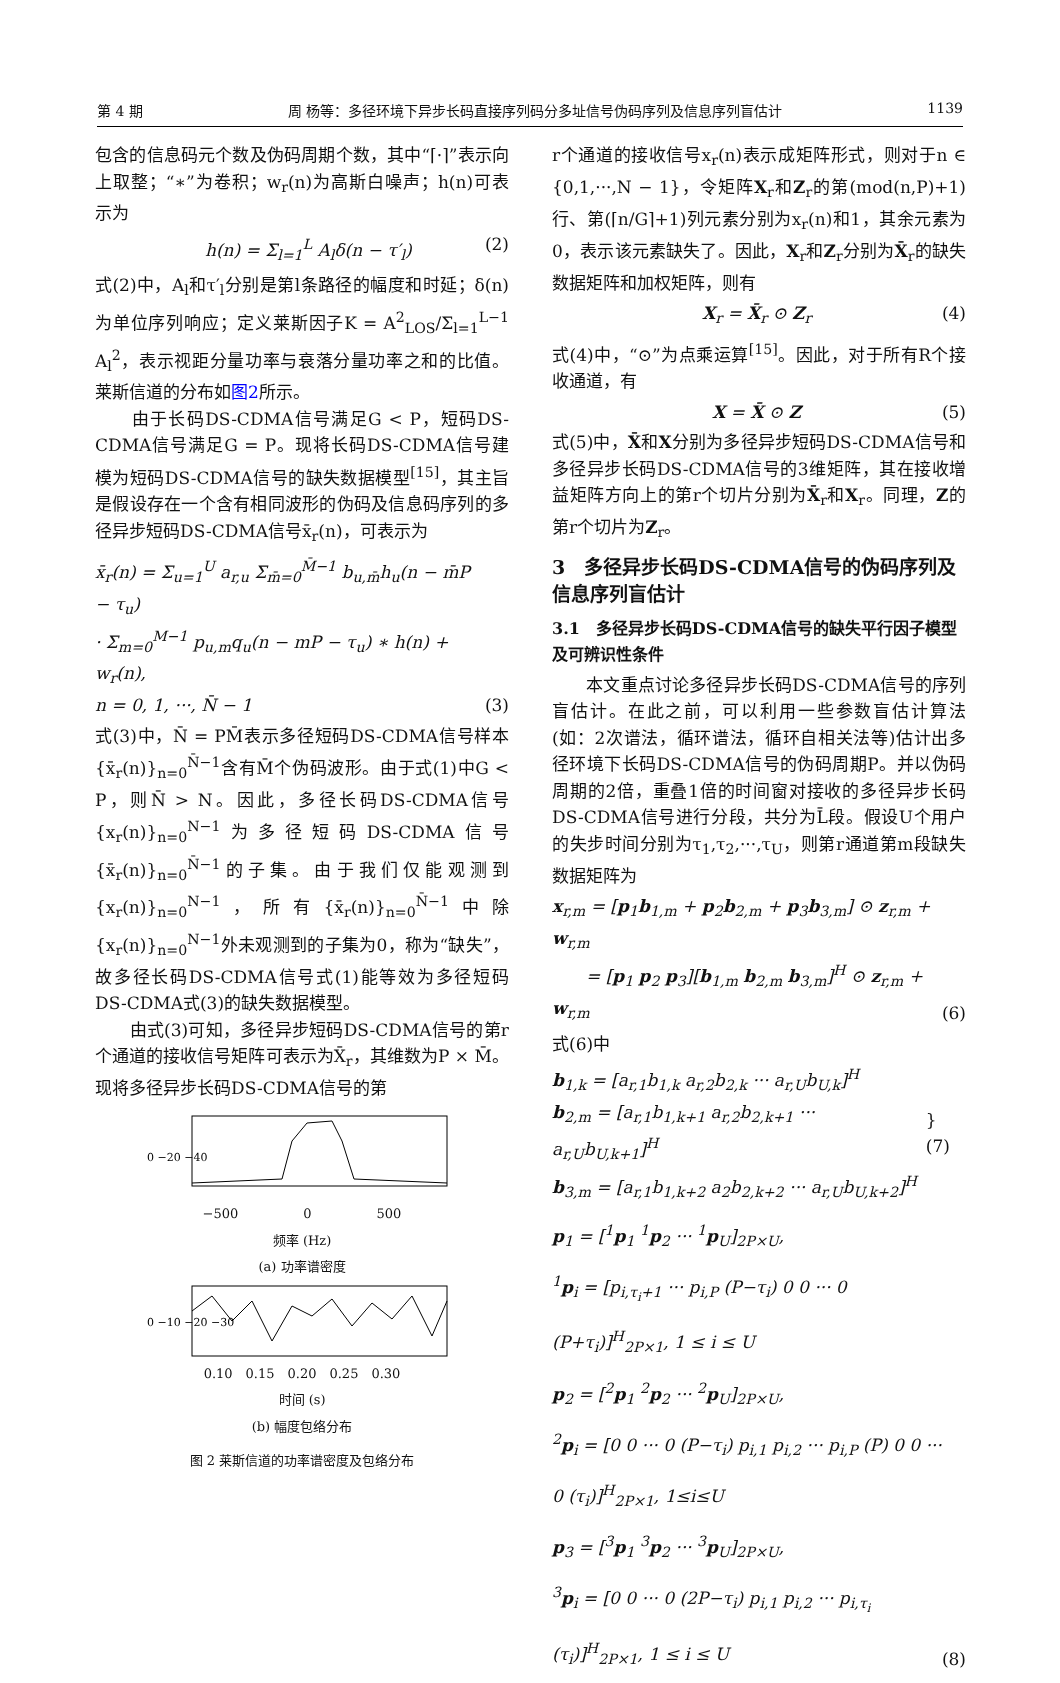第 4 期 周 杨等：多径环境下异步长码直接序列码分多址信号伪码序列及信息序列盲估计 1139
包含的信息码元个数及伪码周期个数，其中“⌈·⌉”表示向上取整；“∗”为卷积；w<sub>r</sub>(n)为高斯白噪声；h(n)可表示为
h(n) = Σ<sub>l=1</sub><sup>L</sup> A<sub>l</sub>δ(n − τ′<sub>l</sub>) (2)
式(2)中，A<sub>l</sub>和τ′<sub>l</sub>分别是第l条路径的幅度和时延；δ(n)为单位序列响应；定义莱斯因子K = A<sup>2</sup><sub>LOS</sub>/Σ<sub>l=1</sub><sup>L−1</sup> A<sub>l</sub><sup>2</sup>，表示视距分量功率与衰落分量功率之和的比值。莱斯信道的分布如图2所示。
　　由于长码DS-CDMA信号满足G < P，短码DS-CDMA信号满足G = P。现将长码DS-CDMA信号建模为短码DS-CDMA信号的缺失数据模型<sup>[15]</sup>，其主旨是假设存在一个含有相同波形的伪码及信息码序列的多径异步短码DS-CDMA信号x̄<sub>r</sub>(n)，可表示为
x̄<sub>r</sub>(n) = Σ<sub>u=1</sub><sup>U</sup> a<sub>r,u</sub> Σ<sub>m̄=0</sub><sup>M̄−1</sup> b<sub>u,m̄</sub>h<sub>u</sub>(n − m̄P − τ<sub>u</sub>)
· Σ<sub>m=0</sub><sup>M−1</sup> p<sub>u,m</sub>q<sub>u</sub>(n − mP − τ<sub>u</sub>) ∗ h(n) + w<sub>r</sub>(n),
n = 0, 1, ···, N̄ − 1 (3)
式(3)中，N̄ = PM̄表示多径短码DS-CDMA信号样本{x̄<sub>r</sub>(n)}<sub>n=0</sub><sup>N̄−1</sup>含有M̄个伪码波形。由于式(1)中G < P，则N̄ > N。因此，多径长码DS-CDMA信号{x<sub>r</sub>(n)}<sub>n=0</sub><sup>N−1</sup>为多径短码DS-CDMA信号{x̄<sub>r</sub>(n)}<sub>n=0</sub><sup>N̄−1</sup>的子集。由于我们仅能观测到{x<sub>r</sub>(n)}<sub>n=0</sub><sup>N−1</sup>，所有{x̄<sub>r</sub>(n)}<sub>n=0</sub><sup>N̄−1</sup>中除{x<sub>r</sub>(n)}<sub>n=0</sub><sup>N−1</sup>外未观测到的子集为0，称为“缺失”，故多径长码DS-CDMA信号式(1)能等效为多径短码DS-CDMA式(3)的缺失数据模型。
　　由式(3)可知，多径异步短码DS-CDMA信号的第r个通道的接收信号矩阵可表示为X̄<sub>r</sub>，其维数为P × M̄。现将多径异步长码DS-CDMA信号的第
0 −20 −40
−500　　　　　0　　　　　500
频率 (Hz)
(a) 功率谱密度
0 −10 −20 −30
0.10　0.15　0.20　0.25　0.30
时间 (s)
(b) 幅度包络分布
图 2 莱斯信道的功率谱密度及包络分布
r个通道的接收信号x<sub>r</sub>(n)表示成矩阵形式，则对于n ∈ {0,1,···,N − 1}，令矩阵X<sub>r</sub>和Z<sub>r</sub>的第(mod(n,P)+1)行、第(⌈n/G⌉+1)列元素分别为x<sub>r</sub>(n)和1，其余元素为0，表示该元素缺失了。因此，X<sub>r</sub>和Z<sub>r</sub>分别为X̄<sub>r</sub>的缺失数据矩阵和加权矩阵，则有
X<sub>r</sub> = X̄<sub>r</sub> ⊙ Z<sub>r</sub> (4)
式(4)中，“⊙”为点乘运算<sup>[15]</sup>。因此，对于所有R个接收通道，有
X = X̄ ⊙ Z (5)
式(5)中，X̄和X分别为多径异步短码DS-CDMA信号和多径异步长码DS-CDMA信号的3维矩阵，其在接收增益矩阵方向上的第r个切片分别为X̄<sub>r</sub>和X<sub>r</sub>。同理，Z的第r个切片为Z<sub>r</sub>。
3　多径异步长码DS-CDMA信号的伪码序列及信息序列盲估计
3.1　多径异步长码DS-CDMA信号的缺失平行因子模型及可辨识性条件
　　本文重点讨论多径异步长码DS-CDMA信号的序列盲估计。在此之前，可以利用一些参数盲估计算法(如：2次谱法，循环谱法，循环自相关法等)估计出多径环境下长码DS-CDMA信号的伪码周期P。并以伪码周期的2倍，重叠1倍的时间窗对接收的多径异步长码DS-CDMA信号进行分段，共分为L̄段。假设U个用户的失步时间分别为τ<sub>1</sub>,τ<sub>2</sub>,···,τ<sub>U</sub>，则第r通道第m段缺失数据矩阵为
x<sub>r,m</sub> = [p<sub>1</sub>b<sub>1,m</sub> + p<sub>2</sub>b<sub>2,m</sub> + p<sub>3</sub>b<sub>3,m</sub>] ⊙ z<sub>r,m</sub> + w<sub>r,m</sub>
　　= [p<sub>1</sub> p<sub>2</sub> p<sub>3</sub>][b<sub>1,m</sub> b<sub>2,m</sub> b<sub>3,m</sub>]<sup>H</sup> ⊙ z<sub>r,m</sub> + w<sub>r,m</sub> (6)
式(6)中
b<sub>1,k</sub> = [a<sub>r,1</sub>b<sub>1,k</sub> a<sub>r,2</sub>b<sub>2,k</sub> ··· a<sub>r,U</sub>b<sub>U,k</sub>]<sup>H</sup>
b<sub>2,m</sub> = [a<sub>r,1</sub>b<sub>1,k+1</sub> a<sub>r,2</sub>b<sub>2,k+1</sub> ··· a<sub>r,U</sub>b<sub>U,k+1</sub>]<sup>H</sup>
b<sub>3,m</sub> = [a<sub>r,1</sub>b<sub>1,k+2</sub> a<sub>2</sub>b<sub>2,k+2</sub> ··· a<sub>r,U</sub>b<sub>U,k+2</sub>]<sup>H</sup> } (7)
p<sub>1</sub> = [<sup>1</sup>p<sub>1</sub> <sup>1</sup>p<sub>2</sub> ··· <sup>1</sup>p<sub>U</sub>]<sub>2P×U</sub>,
<sup>1</sup> p<sub>i</sub> = [p<sub>i,τ<sub>i</sub>+1</sub> ··· p<sub>i,P</sub> (P−τ<sub>i</sub>) 0 0 ··· 0 (P+τ<sub>i</sub>)]<sup>H</sup><sub>2P×1</sub>, 1 ≤ i ≤ U
p<sub>2</sub> = [<sup>2</sup>p<sub>1</sub> <sup>2</sup>p<sub>2</sub> ··· <sup>2</sup>p<sub>U</sub>]<sub>2P×U</sub>,
<sup>2</sup> p<sub>i</sub> = [0 0 ··· 0 (P−τ<sub>i</sub>) p<sub>i,1</sub> p<sub>i,2</sub> ··· p<sub>i,P</sub> (P) 0 0 ··· 0 (τ<sub>i</sub>)]<sup>H</sup><sub>2P×1</sub>, 1≤i≤U
p<sub>3</sub> = [<sup>3</sup>p<sub>1</sub> <sup>3</sup>p<sub>2</sub> ··· <sup>3</sup>p<sub>U</sub>]<sub>2P×U</sub>,
<sup>3</sup> p<sub>i</sub> = [0 0 ··· 0 (2P−τ<sub>i</sub>) p<sub>i,1</sub> p<sub>i,2</sub> ··· p<sub>i,τ<sub>i</sub></sub> (τ<sub>i</sub>)]<sup>H</sup><sub>2P×1</sub>, 1 ≤ i ≤ U (8)